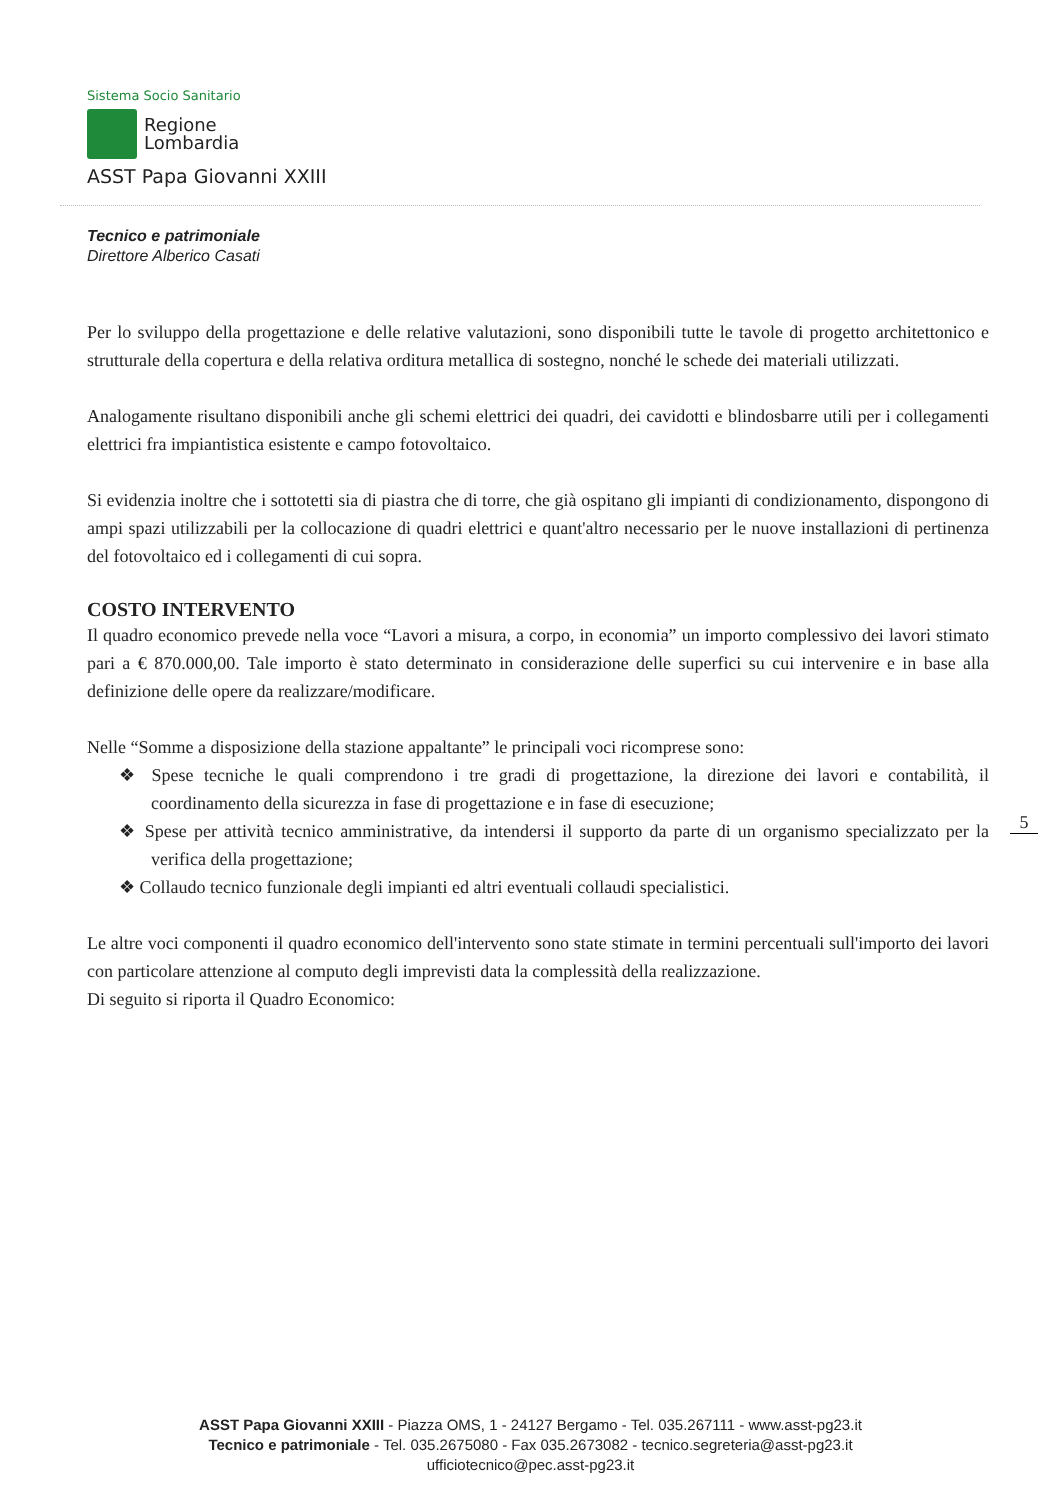Sistema Socio Sanitario
Regione
Lombardia
ASST Papa Giovanni XXIII
Tecnico e patrimoniale
Direttore Alberico Casati
Per lo sviluppo della progettazione e delle relative valutazioni, sono disponibili tutte le tavole di progetto architettonico e strutturale della copertura e della relativa orditura metallica di sostegno, nonché le schede dei materiali utilizzati.
Analogamente risultano disponibili anche gli schemi elettrici dei quadri, dei cavidotti e blindosbarre utili per i collegamenti elettrici fra impiantistica esistente e campo fotovoltaico.
Si evidenzia inoltre che i sottotetti sia di piastra che di torre, che già ospitano gli impianti di condizionamento, dispongono di ampi spazi utilizzabili per la collocazione di quadri elettrici e quant'altro necessario per le nuove installazioni di pertinenza del fotovoltaico ed i collegamenti di cui sopra.
COSTO INTERVENTO
Il quadro economico prevede nella voce “Lavori a misura, a corpo, in economia” un importo complessivo dei lavori stimato pari a € 870.000,00. Tale importo è stato determinato in considerazione delle superfici su cui intervenire e in base alla definizione delle opere da realizzare/modificare.
Nelle “Somme a disposizione della stazione appaltante” le principali voci ricomprese sono:
❖ Spese tecniche le quali comprendono i tre gradi di progettazione, la direzione dei lavori e contabilità, il coordinamento della sicurezza in fase di progettazione e in fase di esecuzione;
❖ Spese per attività tecnico amministrative, da intendersi il supporto da parte di un organismo specializzato per la verifica della progettazione;
❖ Collaudo tecnico funzionale degli impianti ed altri eventuali collaudi specialistici.
Le altre voci componenti il quadro economico dell'intervento sono state stimate in termini percentuali sull'importo dei lavori con particolare attenzione al computo degli imprevisti data la complessità della realizzazione.
Di seguito si riporta il Quadro Economico:
5
ASST Papa Giovanni XXIII - Piazza OMS, 1 - 24127 Bergamo - Tel. 035.267111 - www.asst-pg23.it
Tecnico e patrimoniale - Tel. 035.2675080 - Fax 035.2673082 - tecnico.segreteria@asst-pg23.it
ufficiotecnico@pec.asst-pg23.it